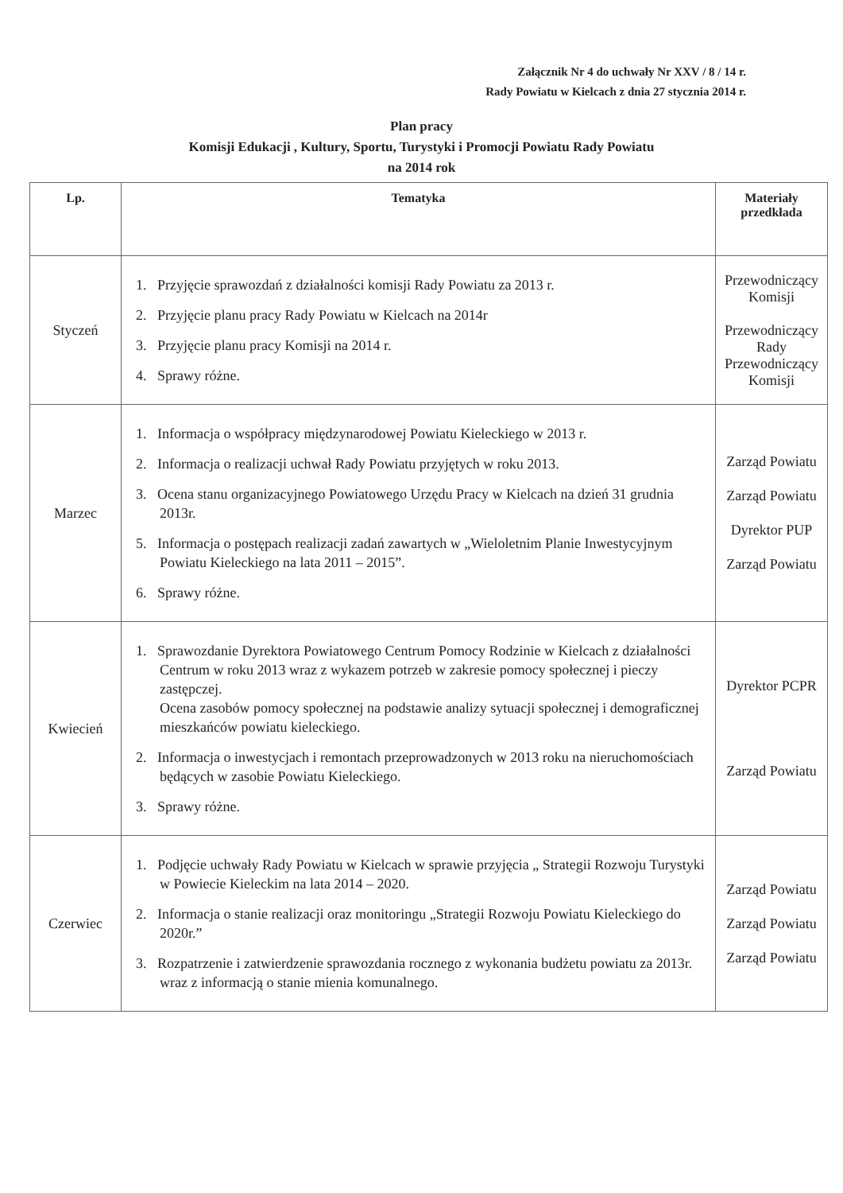Załącznik Nr 4 do uchwały Nr XXV / 8 / 14 r.
Rady Powiatu w Kielcach z dnia 27 stycznia 2014 r.
Plan pracy
Komisji Edukacji , Kultury, Sportu, Turystyki i Promocji Powiatu Rady Powiatu
na 2014 rok
| Lp. | Tematyka | Materiały przedkłada |
| --- | --- | --- |
| Styczeń | 1. Przyjęcie sprawozdań z działalności komisji Rady Powiatu za 2013 r. 2. Przyjęcie planu pracy Rady Powiatu w Kielcach na 2014r 3. Przyjęcie planu pracy Komisji na 2014 r. 4. Sprawy różne. | Przewodniczący Komisji Przewodniczący Rady Przewodniczący Komisji |
| Marzec | 1. Informacja o współpracy międzynarodowej Powiatu Kieleckiego w 2013 r. 2. Informacja o realizacji uchwał Rady Powiatu przyjętych w roku 2013. 3. Ocena stanu organizacyjnego Powiatowego Urzędu Pracy w Kielcach na dzień 31 grudnia 2013r. 5. Informacja o postępach realizacji zadań zawartych w „Wieloletnim Planie Inwestycyjnym Powiatu Kieleckiego na lata 2011 – 2015”. 6. Sprawy różne. | Zarząd Powiatu Zarząd Powiatu Dyrektor PUP Zarząd Powiatu |
| Kwiecień | 1. Sprawozdanie Dyrektora Powiatowego Centrum Pomocy Rodzinie w Kielcach z działalności Centrum w roku 2013 wraz z wykazem potrzeb w zakresie pomocy społecznej i pieczy zastępczej. Ocena zasobów pomocy społecznej na podstawie analizy sytuacji społecznej i demograficznej mieszkańców powiatu kieleckiego. 2. Informacja o inwestycjach i remontach przeprowadzonych w 2013 roku na nieruchomościach będących w zasobie Powiatu Kieleckiego. 3. Sprawy różne. | Dyrektor PCPR Zarząd Powiatu |
| Czerwiec | 1. Podjęcie uchwały Rady Powiatu w Kielcach w sprawie przyjęcia „ Strategii Rozwoju Turystyki w Powiecie Kieleckim na lata 2014 – 2020. 2. Informacja o stanie realizacji oraz monitoringu „Strategii Rozwoju Powiatu Kieleckiego do 2020r.” 3. Rozpatrzenie i zatwierdzenie sprawozdania rocznego z wykonania budżetu powiatu za 2013r. wraz z informacją o stanie mienia komunalnego. | Zarząd Powiatu Zarząd Powiatu Zarząd Powiatu |